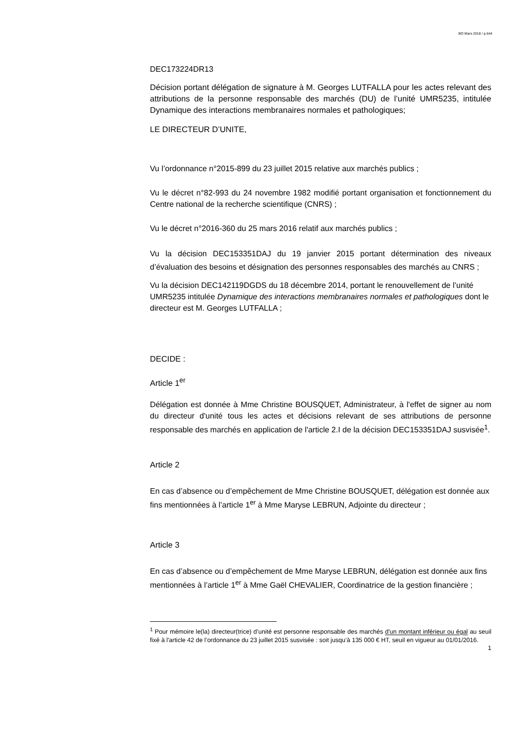BO Mars 2018 / p.644
DEC173224DR13
Décision portant délégation de signature à M. Georges LUTFALLA pour les actes relevant des attributions de la personne responsable des marchés (DU) de l’unité UMR5235, intitulée Dynamique des interactions membranaires normales et pathologiques;
LE DIRECTEUR D’UNITE,
Vu l’ordonnance n°2015-899 du 23 juillet 2015 relative aux marchés publics ;
Vu le décret n°82-993 du 24 novembre 1982 modifié portant organisation et fonctionnement du Centre national de la recherche scientifique (CNRS) ;
Vu le décret n°2016-360 du 25 mars 2016 relatif aux marchés publics ;
Vu la décision DEC153351DAJ du 19 janvier 2015 portant détermination des niveaux d’évaluation des besoins et désignation des personnes responsables des marchés au CNRS ;
Vu la décision DEC142119DGDS du 18 décembre 2014, portant le renouvellement de l’unité UMR5235 intitulée Dynamique des interactions membranaires normales et pathologiques dont le directeur est M. Georges LUTFALLA ;
DECIDE :
Article 1<sup>er</sup>
Délégation est donnée à Mme Christine BOUSQUET, Administrateur, à l'effet de signer au nom du directeur d'unité tous les actes et décisions relevant de ses attributions de personne responsable des marchés en application de l'article 2.I de la décision DEC153351DAJ susvisée<sup>1</sup>.
Article 2
En cas d’absence ou d’empêchement de Mme Christine BOUSQUET, délégation est donnée aux fins mentionnées à l’article 1<sup>er</sup> à Mme Maryse LEBRUN, Adjointe du directeur ;
Article 3
En cas d’absence ou d’empêchement de Mme Maryse LEBRUN, délégation est donnée aux fins mentionnées à l’article 1<sup>er</sup> à Mme Gaël CHEVALIER, Coordinatrice de la gestion financière ;
<sup>1</sup> Pour mémoire le(la) directeur(trice) d’unité est personne responsable des marchés d'un montant inférieur ou égal au seuil fixé à l'article 42 de l’ordonnance du 23 juillet 2015 susvisée : soit jusqu’à 135 000 € HT, seuil en vigueur au 01/01/2016.
1